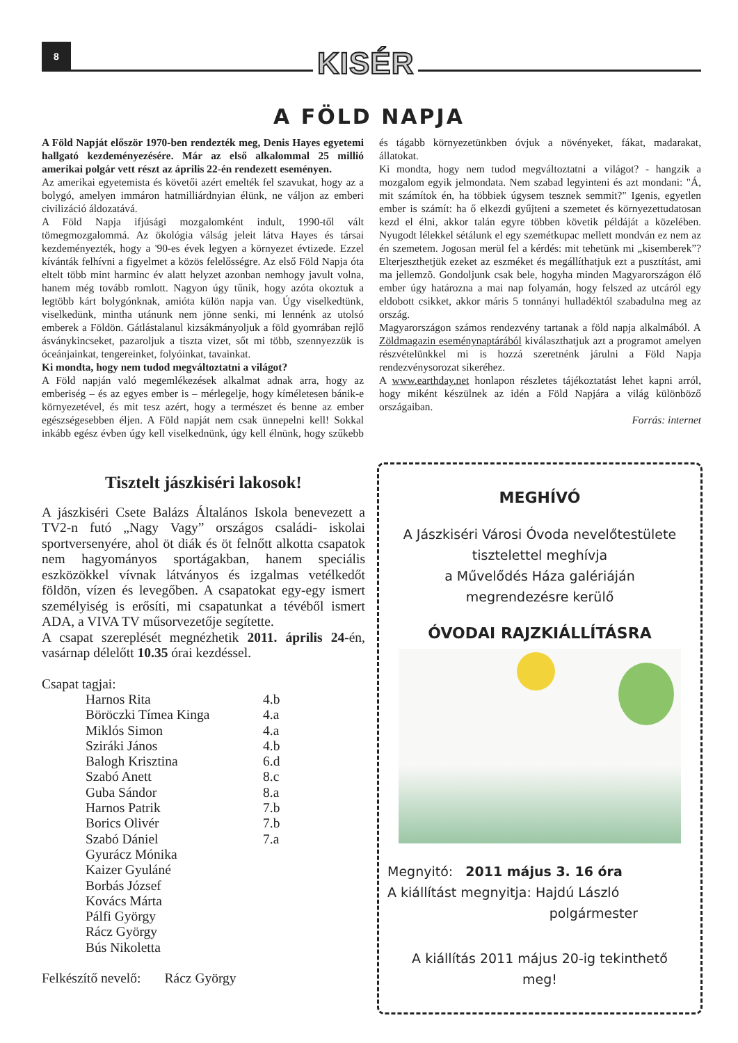8 KISÉR
A FÖLD NAPJA
A Föld Napját először 1970-ben rendezték meg, Denis Hayes egyetemi hallgató kezdeményezésére. Már az első alkalommal 25 millió amerikai polgár vett részt az április 22-én rendezett eseményen.
Az amerikai egyetemista és követői azért emelték fel szavukat, hogy az a bolygó, amelyen immáron hatmilliárdnyian élünk, ne váljon az emberi civilizáció áldozatává.
A Föld Napja ifjúsági mozgalomként indult, 1990-től vált tömegmozgalommá. Az ökológia válság jeleit látva Hayes és társai kezdeményezték, hogy a '90-es évek legyen a környezet évtizede. Ezzel kívánták felhívni a figyelmet a közös felelősségre. Az első Föld Napja óta eltelt több mint harminc év alatt helyzet azonban nemhogy javult volna, hanem még tovább romlott. Nagyon úgy tűnik, hogy azóta okoztuk a legtöbb kárt bolygónknak, amióta külön napja van. Úgy viselkedtünk, viselkedünk, mintha utánunk nem jönne senki, mi lennénk az utolsó emberek a Földön. Gátlástalanul kizsákmányoljuk a föld gyomrában rejlő ásványkincseket, pazaroljuk a tiszta vizet, sőt mi több, szennyezzük is óceánjainkat, tengereinket, folyóinkat, tavainkat.
Ki mondta, hogy nem tudod megváltoztatni a világot?
A Föld napján való megemlékezések alkalmat adnak arra, hogy az emberiség – és az egyes ember is – mérlegelje, hogy kíméletesen bánik-e környezetével, és mit tesz azért, hogy a természet és benne az ember egészségesebben éljen. A Föld napját nem csak ünnepelni kell! Sokkal inkább egész évben úgy kell viselkednünk, úgy kell élnünk, hogy szűkebb és tágabb környezetünkben óvjuk a növényeket, fákat, madarakat, állatokat.
Ki mondta, hogy nem tudod megváltoztatni a világot? - hangzik a mozgalom egyik jelmondata. Nem szabad legyinteni és azt mondani: "Á, mit számítok én, ha többiek úgysem tesznek semmit?" Igenis, egyetlen ember is számít: ha ő elkezdi gyűjteni a szemetet és környezettudatosan kezd el élni, akkor talán egyre többen követik példáját a közelében. Nyugodt lélekkel sétálunk el egy szemétkupac mellett mondván ez nem az én szemetem. Jogosan merül fel a kérdés: mit tehetünk mi „kisemberek”? Elterjeszthetjük ezeket az eszméket és megállíthatjuk ezt a pusztítást, ami ma jellemzõ. Gondoljunk csak bele, hogyha minden Magyarországon élő ember úgy határozna a mai nap folyamán, hogy felszed az utcáról egy eldobott csikket, akkor máris 5 tonnányi hulladéktól szabadulna meg az ország.
Magyarországon számos rendezvény tartanak a föld napja alkalmából. A Zöldmagazin eseménynaptárából kiválaszthatjuk azt a programot amelyen részvételünkkel mi is hozzá szeretnénk járulni a Föld Napja rendezvénysorozat sikeréhez.
A www.earthday.net honlapon részletes tájékoztatást lehet kapni arról, hogy miként készülnek az idén a Föld Napjára a világ különböző országaiban.
Forrás: internet
Tisztelt jászkiséri lakosok!
A jászkiséri Csete Balázs Általános Iskola benevezett a TV2-n futó „Nagy Vagy” országos családi- iskolai sportversenyére, ahol öt diák és öt felnőtt alkotta csapatok nem hagyományos sportágakban, hanem speciális eszközökkel vívnak látványos és izgalmas vetélkedőt földön, vízen és levegőben. A csapatokat egy-egy ismert személyiség is erősíti, mi csapatunkat a tévéből ismert ADA, a VIVA TV műsorvezetője segítette.
A csapat szereplését megnézhetik 2011. április 24-én, vasárnap délelőtt 10.35 órai kezdéssel.
Csapat tagjai:
| Harnos Rita | 4.b |
| Böröczki Tímea Kinga | 4.a |
| Miklós Simon | 4.a |
| Sziráki János | 4.b |
| Balogh Krisztina | 6.d |
| Szabó Anett | 8.c |
| Guba Sándor | 8.a |
| Harnos Patrik | 7.b |
| Borics Olivér | 7.b |
| Szabó Dániel | 7.a |
| Gyurácz Mónika | |
| Kaizer Gyuláné | |
| Borbás József | |
| Kovács Márta | |
| Pálfi György | |
| Rácz György | |
| Bús Nikoletta | |
Felkészítő nevelő: Rácz György
MEGHÍVÓ
A Jászkiséri Városi Óvoda nevelőtestülete
tisztelettel meghívja
a Művelődés Háza galériáján
megrendezésre kerülő
ÓVODAI RAJZKIÁLLÍTÁSRA
Megnyitó: 2011 május 3. 16 óra
A kiállítást megnyitja: Hajdú László
polgármester
A kiállítás 2011 május 20-ig tekinthető
meg!